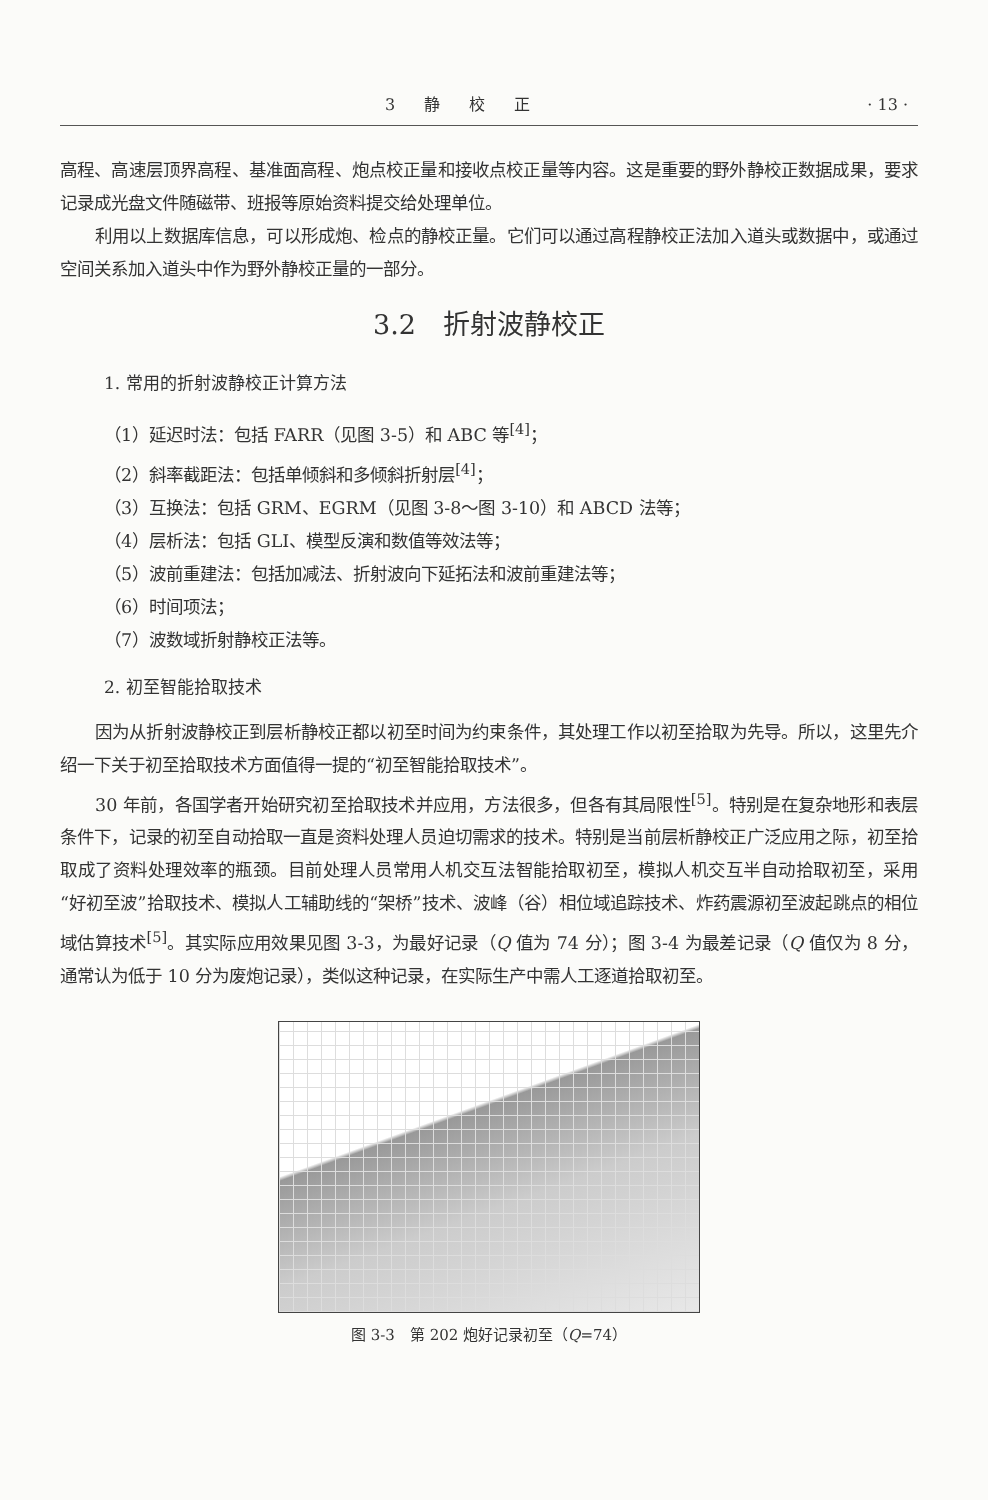3 静 校 正 · 13 ·
高程、高速层顶界高程、基准面高程、炮点校正量和接收点校正量等内容。这是重要的野外静校正数据成果，要求记录成光盘文件随磁带、班报等原始资料提交给处理单位。
利用以上数据库信息，可以形成炮、检点的静校正量。它们可以通过高程静校正法加入道头或数据中，或通过空间关系加入道头中作为野外静校正量的一部分。
3.2　折射波静校正
1. 常用的折射波静校正计算方法
（1）延迟时法：包括 FARR（见图 3-5）和 ABC 等<sup>[4]</sup>；
（2）斜率截距法：包括单倾斜和多倾斜折射层<sup>[4]</sup>；
（3）互换法：包括 GRM、EGRM（见图 3-8～图 3-10）和 ABCD 法等；
（4）层析法：包括 GLI、模型反演和数值等效法等；
（5）波前重建法：包括加减法、折射波向下延拓法和波前重建法等；
（6）时间项法；
（7）波数域折射静校正法等。
2. 初至智能拾取技术
因为从折射波静校正到层析静校正都以初至时间为约束条件，其处理工作以初至拾取为先导。所以，这里先介绍一下关于初至拾取技术方面值得一提的“初至智能拾取技术”。
30 年前，各国学者开始研究初至拾取技术并应用，方法很多，但各有其局限性<sup>[5]</sup>。特别是在复杂地形和表层条件下，记录的初至自动拾取一直是资料处理人员迫切需求的技术。特别是当前层析静校正广泛应用之际，初至拾取成了资料处理效率的瓶颈。目前处理人员常用人机交互法智能拾取初至，模拟人机交互半自动拾取初至，采用“好初至波”拾取技术、模拟人工辅助线的“架桥”技术、波峰（谷）相位域追踪技术、炸药震源初至波起跳点的相位域估算技术<sup>[5]</sup>。其实际应用效果见图 3-3，为最好记录（Q 值为 74 分）；图 3-4 为最差记录（Q 值仅为 8 分，通常认为低于 10 分为废炮记录），类似这种记录，在实际生产中需人工逐道拾取初至。
图 3-3　第 202 炮好记录初至（Q=74）